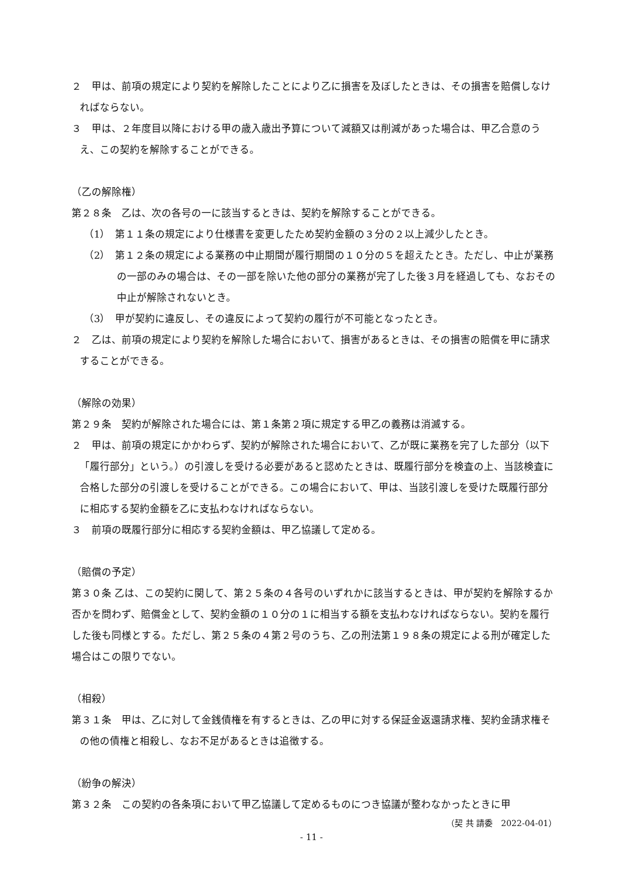２　甲は、前項の規定により契約を解除したことにより乙に損害を及ぼしたときは、その損害を賠償しなければならない。
３　甲は、２年度目以降における甲の歳入歳出予算について減額又は削減があった場合は、甲乙合意のうえ、この契約を解除することができる。
（乙の解除権）
第２８条　乙は、次の各号の一に該当するときは、契約を解除することができる。
（1）　第１１条の規定により仕様書を変更したため契約金額の３分の２以上減少したとき。
（2）　第１２条の規定による業務の中止期間が履行期間の１０分の５を超えたとき。ただし、中止が業務の一部のみの場合は、その一部を除いた他の部分の業務が完了した後３月を経過しても、なおその中止が解除されないとき。
（3）　甲が契約に違反し、その違反によって契約の履行が不可能となったとき。
２　乙は、前項の規定により契約を解除した場合において、損害があるときは、その損害の賠償を甲に請求することができる。
（解除の効果）
第２９条　契約が解除された場合には、第１条第２項に規定する甲乙の義務は消滅する。
２　甲は、前項の規定にかかわらず、契約が解除された場合において、乙が既に業務を完了した部分（以下「履行部分」という。）の引渡しを受ける必要があると認めたときは、既履行部分を検査の上、当該検査に合格した部分の引渡しを受けることができる。この場合において、甲は、当該引渡しを受けた既履行部分に相応する契約金額を乙に支払わなければならない。
３　前項の既履行部分に相応する契約金額は、甲乙協議して定める。
（賠償の予定）
第３０条 乙は、この契約に関して、第２５条の４各号のいずれかに該当するときは、甲が契約を解除するか否かを問わず、賠償金として、契約金額の１０分の１に相当する額を支払わなければならない。契約を履行した後も同様とする。ただし、第２５条の４第２号のうち、乙の刑法第１９８条の規定による刑が確定した場合はこの限りでない。
（相殺）
第３１条　甲は、乙に対して金銭債権を有するときは、乙の甲に対する保証金返還請求権、契約金請求権その他の債権と相殺し、なお不足があるときは追徴する。
（紛争の解決）
第３２条　この契約の各条項において甲乙協議して定めるものにつき協議が整わなかったときに甲
（契 共 請委　2022-04-01）
- 11 -